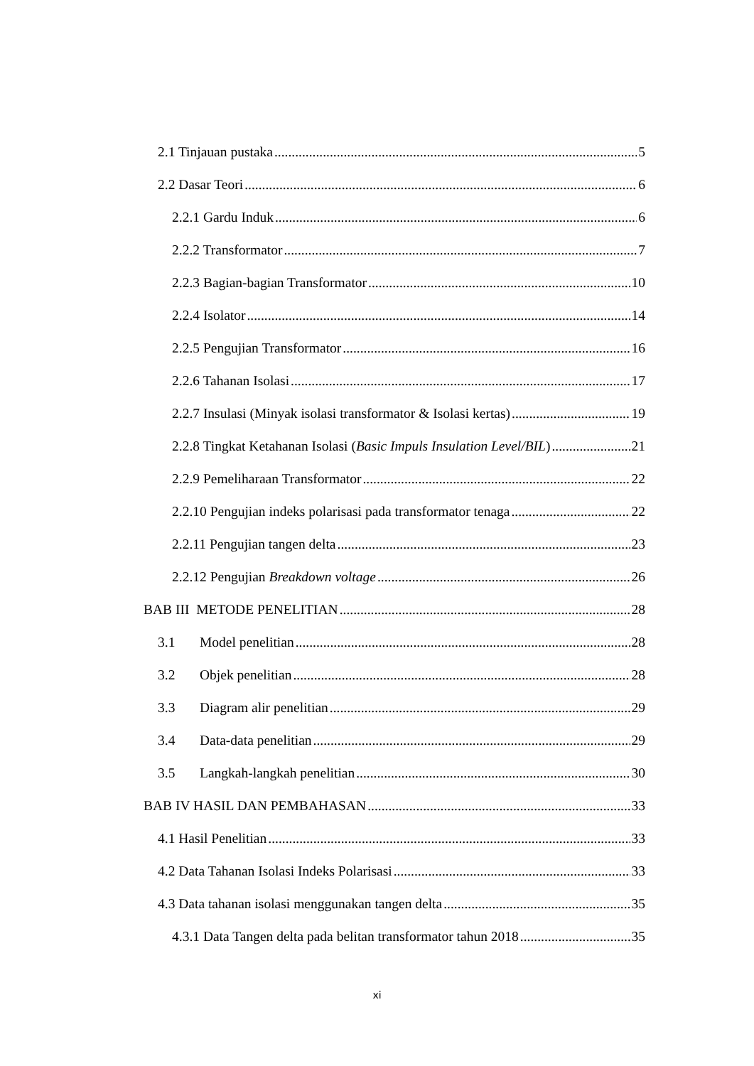2.1 Tinjauan pustaka 5
2.2 Dasar Teori 6
2.2.1 Gardu Induk 6
2.2.2 Transformator 7
2.2.3 Bagian-bagian Transformator 10
2.2.4 Isolator 14
2.2.5 Pengujian Transformator 16
2.2.6 Tahanan Isolasi 17
2.2.7 Insulasi (Minyak isolasi transformator & Isolasi kertas) 19
2.2.8 Tingkat Ketahanan Isolasi (Basic Impuls Insulation Level/BIL) 21
2.2.9 Pemeliharaan Transformator 22
2.2.10 Pengujian indeks polarisasi pada transformator tenaga 22
2.2.11 Pengujian tangen delta 23
2.2.12 Pengujian Breakdown voltage 26
BAB III METODE PENELITIAN 28
3.1 Model penelitian 28
3.2 Objek penelitian 28
3.3 Diagram alir penelitian 29
3.4 Data-data penelitian 29
3.5 Langkah-langkah penelitian 30
BAB IV HASIL DAN PEMBAHASAN 33
4.1 Hasil Penelitian 33
4.2 Data Tahanan Isolasi Indeks Polarisasi 33
4.3 Data tahanan isolasi menggunakan tangen delta 35
4.3.1 Data Tangen delta pada belitan transformator tahun 2018 35
xi